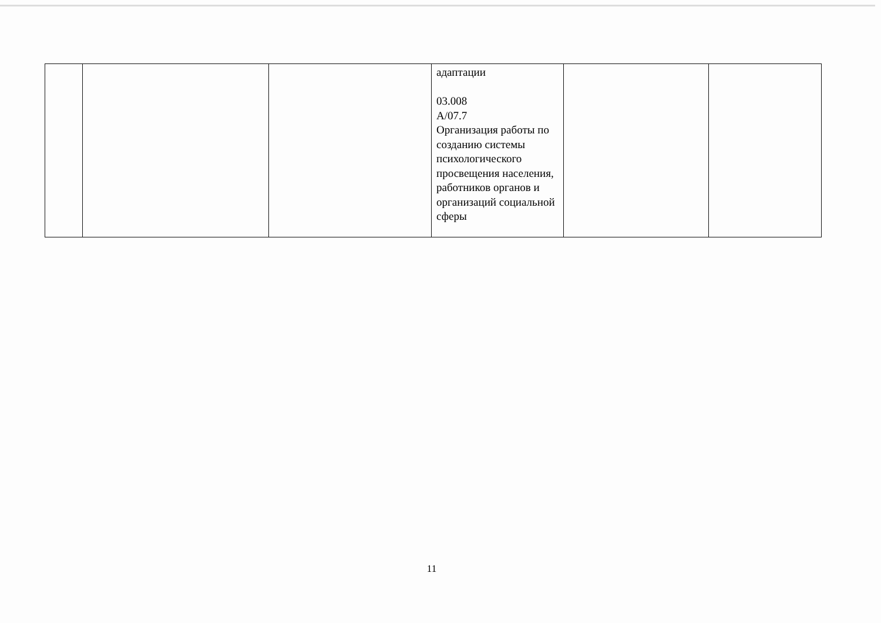| | | | адаптации 03.008 A/07.7 Организация работы по созданию системы психологического просвещения населения, работников органов и организаций социальной сферы | | |
11